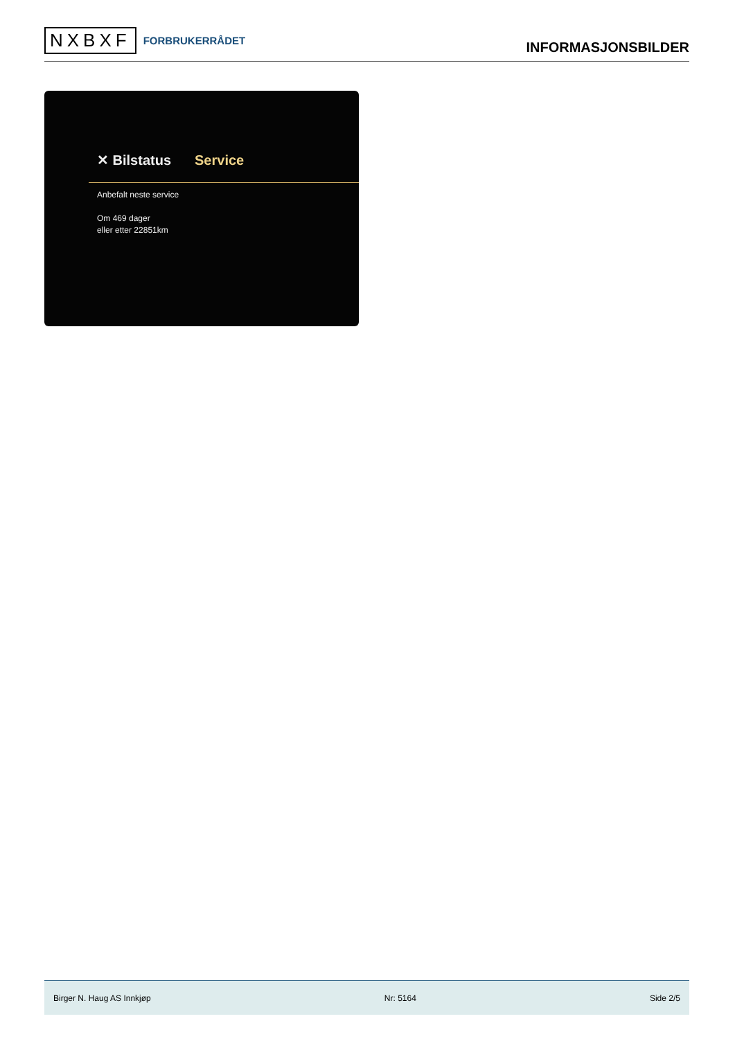NXBXF FORBRUKERRÅDET
INFORMASJONSBILDER
✕ Bilstatus Service
Anbefalt neste service
Om 469 dager
eller etter 22851km
Birger N. Haug AS Innkjøp Nr: 5164 Side 2/5